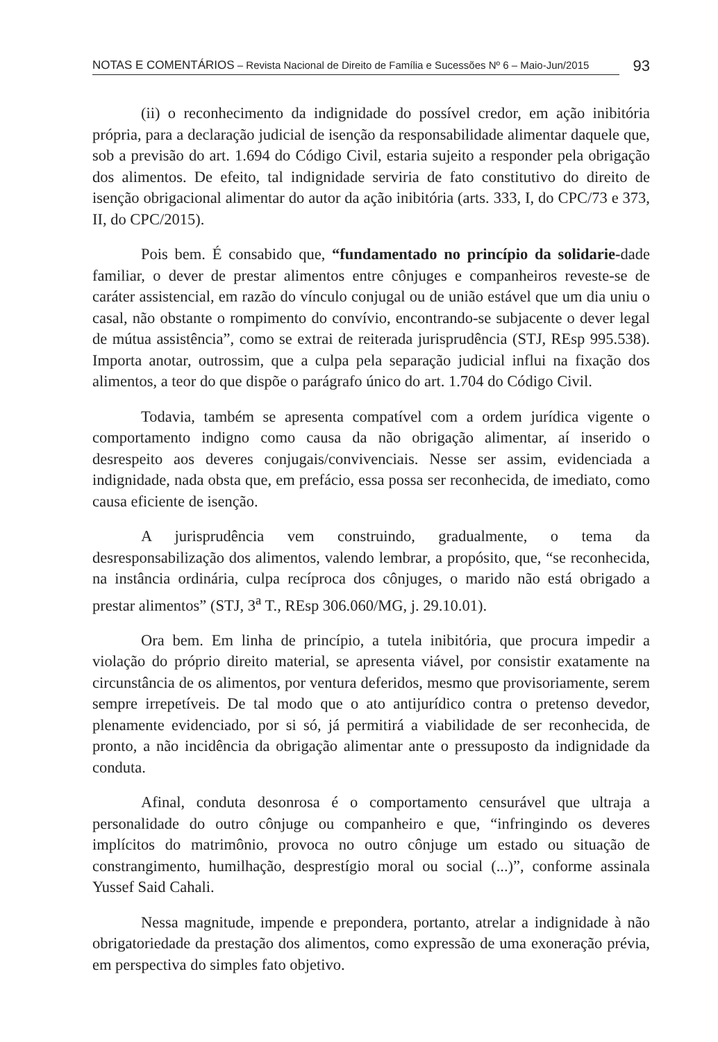NOTAS E COMENTÁRIOS – Revista Nacional de Direito de Família e Sucessões Nº 6 – Maio-Jun/2015
93
(ii) o reconhecimento da indignidade do possível credor, em ação inibitória própria, para a declaração judicial de isenção da responsabilidade alimentar daquele que, sob a previsão do art. 1.694 do Código Civil, estaria sujeito a responder pela obrigação dos alimentos. De efeito, tal indignidade serviria de fato constitutivo do direito de isenção obrigacional alimentar do autor da ação inibitória (arts. 333, I, do CPC/73 e 373, II, do CPC/2015).
Pois bem. É consabido que, “fundamentado no princípio da solidarie-dade familiar, o dever de prestar alimentos entre cônjuges e companheiros reveste-se de caráter assistencial, em razão do vínculo conjugal ou de união estável que um dia uniu o casal, não obstante o rompimento do convívio, encontrando-se subjacente o dever legal de mútua assistência”, como se extrai de reiterada jurisprudência (STJ, REsp 995.538). Importa anotar, outrossim, que a culpa pela separação judicial influi na fixação dos alimentos, a teor do que dispõe o parágrafo único do art. 1.704 do Código Civil.
Todavia, também se apresenta compatível com a ordem jurídica vigente o comportamento indigno como causa da não obrigação alimentar, aí inserido o desrespeito aos deveres conjugais/convivenciais. Nesse ser assim, evidenciada a indignidade, nada obsta que, em prefácio, essa possa ser reconhecida, de imediato, como causa eficiente de isenção.
A jurisprudência vem construindo, gradualmente, o tema da desresponsabilização dos alimentos, valendo lembrar, a propósito, que, “se reconhecida, na instância ordinária, culpa recíproca dos cônjuges, o marido não está obrigado a prestar alimentos” (STJ, 3<sup>a</sup> T., REsp 306.060/MG, j. 29.10.01).
Ora bem. Em linha de princípio, a tutela inibitória, que procura impedir a violação do próprio direito material, se apresenta viável, por consistir exatamente na circunstância de os alimentos, por ventura deferidos, mesmo que provisoriamente, serem sempre irrepetíveis. De tal modo que o ato antijurídico contra o pretenso devedor, plenamente evidenciado, por si só, já permitirá a viabilidade de ser reconhecida, de pronto, a não incidência da obrigação alimentar ante o pressuposto da indignidade da conduta.
Afinal, conduta desonrosa é o comportamento censurável que ultraja a personalidade do outro cônjuge ou companheiro e que, “infringindo os deveres implícitos do matrimônio, provoca no outro cônjuge um estado ou situação de constrangimento, humilhação, desprestígio moral ou social (...)”, conforme assinala Yussef Said Cahali.
Nessa magnitude, impende e prepondera, portanto, atrelar a indignidade à não obrigatoriedade da prestação dos alimentos, como expressão de uma exoneração prévia, em perspectiva do simples fato objetivo.